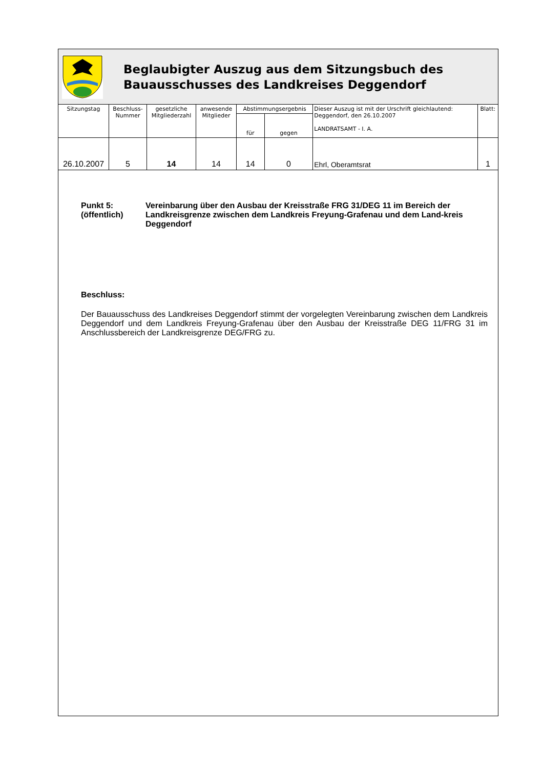Beglaubigter Auszug aus dem Sitzungsbuch des
Bauausschusses des Landkreises Deggendorf
| Sitzungstag | Beschluss- Nummer | gesetzliche Mitgliederzahl | anwesende Mitglieder | Abstimmungsergebnis | | Dieser Auszug ist mit der Urschrift gleichlautend: Deggendorf, den 26.10.2007 LANDRATSAMT - I. A. | Blatt: |
| --- | --- | --- | --- | --- | --- | --- | --- |
| | | | | für | gegen | | |
| 26.10.2007 | 5 | 14 | 14 | 14 | 0 | Ehrl, Oberamtsrat | 1 |
Punkt 5:
(öffentlich)
Vereinbarung über den Ausbau der Kreisstraße FRG 31/DEG 11 im Bereich der Landkreisgrenze zwischen dem Landkreis Freyung-Grafenau und dem Land-kreis Deggendorf
Beschluss:
Der Bauausschuss des Landkreises Deggendorf stimmt der vorgelegten Vereinbarung zwischen dem Landkreis Deggendorf und dem Landkreis Freyung-Grafenau über den Ausbau der Kreisstraße DEG 11/FRG 31 im Anschlussbereich der Landkreisgrenze DEG/FRG zu.